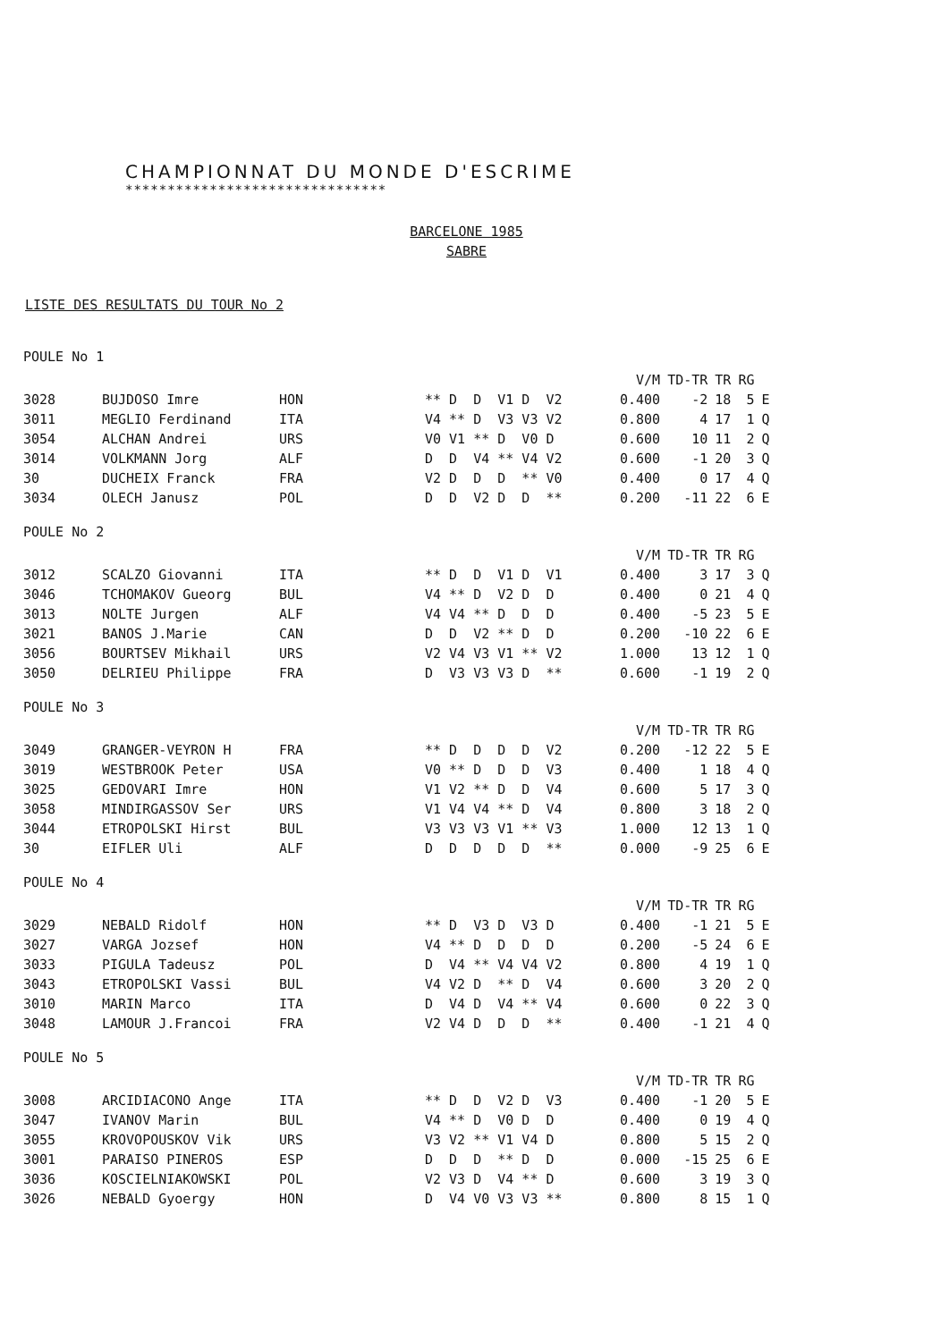CHAMPIONNAT DU MONDE D'ESCRIME
*******************************
BARCELONE 1985
SABRE
LISTE DES RESULTATS DU TOUR No 2
POULE No 1
| | | | | V/M | TD-TR | TR | RG | |
| --- | --- | --- | --- | --- | --- | --- | --- | --- |
| 3028 | BUJDOSO Imre | HON | ** D D V1 D V2 | 0.400 | -2 | 18 | 5 | E |
| 3011 | MEGLIO Ferdinand | ITA | V4 ** D V3 V3 V2 | 0.800 | 4 | 17 | 1 | Q |
| 3054 | ALCHAN Andrei | URS | V0 V1 ** D V0 D | 0.600 | 10 | 11 | 2 | Q |
| 3014 | VOLKMANN Jorg | ALF | D D V4 ** V4 V2 | 0.600 | -1 | 20 | 3 | Q |
| 30 | DUCHEIX Franck | FRA | V2 D D D ** V0 | 0.400 | 0 | 17 | 4 | Q |
| 3034 | OLECH Janusz | POL | D D V2 D D ** | 0.200 | -11 | 22 | 6 | E |
POULE No 2
| | | | | V/M | TD-TR | TR | RG | |
| --- | --- | --- | --- | --- | --- | --- | --- | --- |
| 3012 | SCALZO Giovanni | ITA | ** D D V1 D V1 | 0.400 | 3 | 17 | 3 | Q |
| 3046 | TCHOMAKOV Gueorg | BUL | V4 ** D V2 D D | 0.400 | 0 | 21 | 4 | Q |
| 3013 | NOLTE Jurgen | ALF | V4 V4 ** D D D | 0.400 | -5 | 23 | 5 | E |
| 3021 | BANOS J.Marie | CAN | D D V2 ** D D | 0.200 | -10 | 22 | 6 | E |
| 3056 | BOURTSEV Mikhail | URS | V2 V4 V3 V1 ** V2 | 1.000 | 13 | 12 | 1 | Q |
| 3050 | DELRIEU Philippe | FRA | D V3 V3 V3 D ** | 0.600 | -1 | 19 | 2 | Q |
POULE No 3
| | | | | V/M | TD-TR | TR | RG | |
| --- | --- | --- | --- | --- | --- | --- | --- | --- |
| 3049 | GRANGER-VEYRON H | FRA | ** D D D D V2 | 0.200 | -12 | 22 | 5 | E |
| 3019 | WESTBROOK Peter | USA | V0 ** D D D V3 | 0.400 | 1 | 18 | 4 | Q |
| 3025 | GEDOVARI Imre | HON | V1 V2 ** D D V4 | 0.600 | 5 | 17 | 3 | Q |
| 3058 | MINDIRGASSOV Ser | URS | V1 V4 V4 ** D V4 | 0.800 | 3 | 18 | 2 | Q |
| 3044 | ETROPOLSKI Hirst | BUL | V3 V3 V3 V1 ** V3 | 1.000 | 12 | 13 | 1 | Q |
| 30 | EIFLER Uli | ALF | D D D D D ** | 0.000 | -9 | 25 | 6 | E |
POULE No 4
| | | | | V/M | TD-TR | TR | RG | |
| --- | --- | --- | --- | --- | --- | --- | --- | --- |
| 3029 | NEBALD Ridolf | HON | ** D V3 D V3 D | 0.400 | -1 | 21 | 5 | E |
| 3027 | VARGA Jozsef | HON | V4 ** D D D D | 0.200 | -5 | 24 | 6 | E |
| 3033 | PIGULA Tadeusz | POL | D V4 ** V4 V4 V2 | 0.800 | 4 | 19 | 1 | Q |
| 3043 | ETROPOLSKI Vassi | BUL | V4 V2 D ** D V4 | 0.600 | 3 | 20 | 2 | Q |
| 3010 | MARIN Marco | ITA | D V4 D V4 ** V4 | 0.600 | 0 | 22 | 3 | Q |
| 3048 | LAMOUR J.Francoi | FRA | V2 V4 D D D ** | 0.400 | -1 | 21 | 4 | Q |
POULE No 5
| | | | | V/M | TD-TR | TR | RG | |
| --- | --- | --- | --- | --- | --- | --- | --- | --- |
| 3008 | ARCIDIACONO Ange | ITA | ** D D V2 D V3 | 0.400 | -1 | 20 | 5 | E |
| 3047 | IVANOV Marin | BUL | V4 ** D V0 D D | 0.400 | 0 | 19 | 4 | Q |
| 3055 | KROVOPOUSKOV Vik | URS | V3 V2 ** V1 V4 D | 0.800 | 5 | 15 | 2 | Q |
| 3001 | PARAISO PINEROS | ESP | D D D ** D D | 0.000 | -15 | 25 | 6 | E |
| 3036 | KOSCIELNIAKOWSKI | POL | V2 V3 D V4 ** D | 0.600 | 3 | 19 | 3 | Q |
| 3026 | NEBALD Gyoergy | HON | D V4 V0 V3 V3 ** | 0.800 | 8 | 15 | 1 | Q |